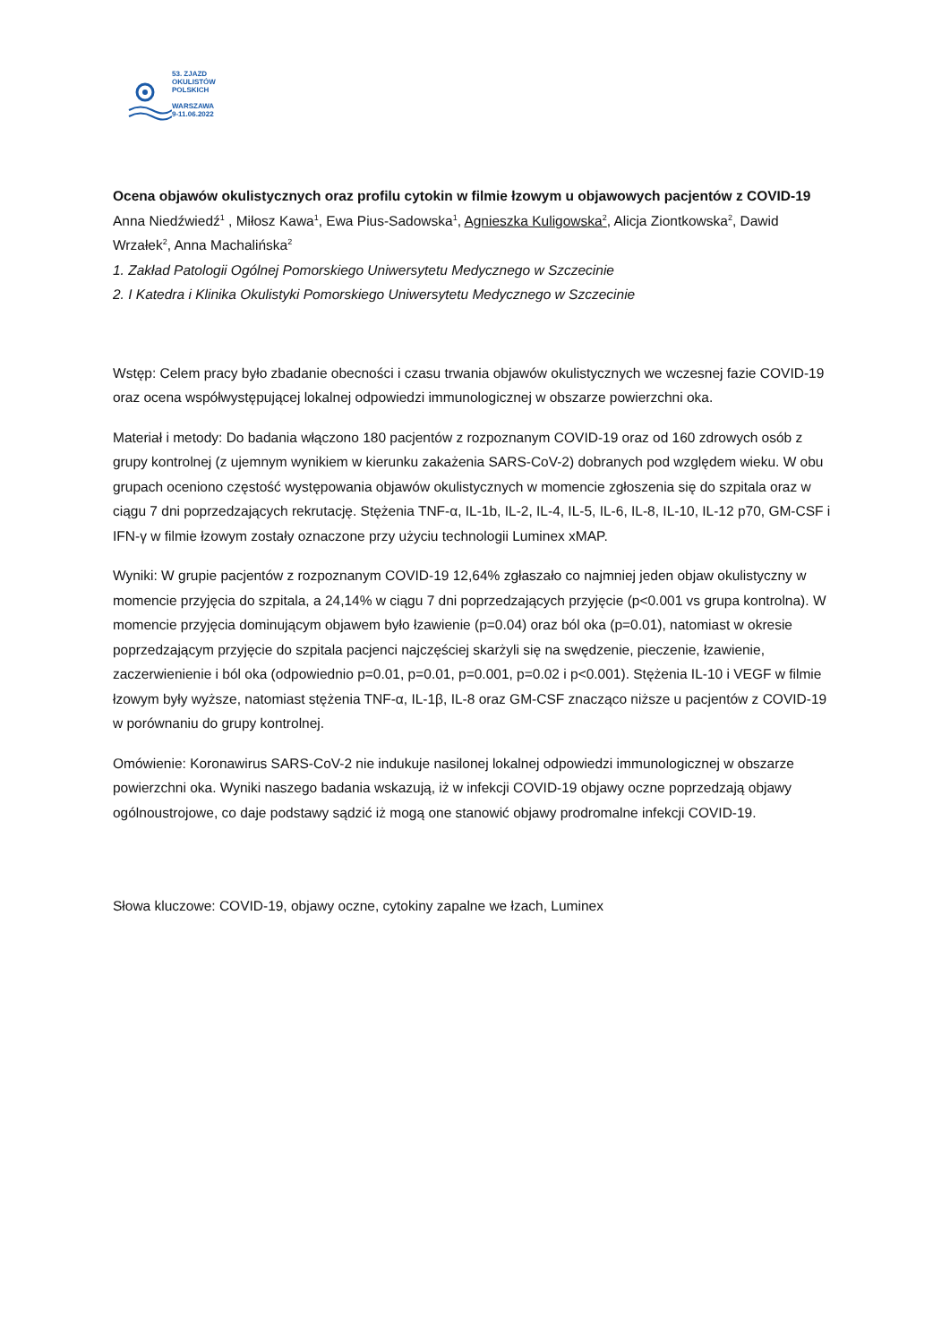53. ZJAZD
OKULISTÓW
POLSKICH
WARSZAWA
9-11.06.2022
Ocena objawów okulistycznych oraz profilu cytokin w filmie łzowym u objawowych pacjentów z COVID-19
Anna Niedźwiedź<sup>1</sup> , Miłosz Kawa<sup>1</sup>, Ewa Pius-Sadowska<sup>1</sup>, Agnieszka Kuligowska<sup>2</sup>, Alicja Ziontkowska<sup>2</sup>, Dawid Wrzałek<sup>2</sup>, Anna Machalińska<sup>2</sup>
1. Zakład Patologii Ogólnej Pomorskiego Uniwersytetu Medycznego w Szczecinie
2. I Katedra i Klinika Okulistyki Pomorskiego Uniwersytetu Medycznego w Szczecinie
Wstęp: Celem pracy było zbadanie obecności i czasu trwania objawów okulistycznych we wczesnej fazie COVID-19 oraz ocena współwystępującej lokalnej odpowiedzi immunologicznej w obszarze powierzchni oka.
Materiał i metody: Do badania włączono 180 pacjentów z rozpoznanym COVID-19 oraz od 160 zdrowych osób z grupy kontrolnej (z ujemnym wynikiem w kierunku zakażenia SARS-CoV-2) dobranych pod względem wieku. W obu grupach oceniono częstość występowania objawów okulistycznych w momencie zgłoszenia się do szpitala oraz w ciągu 7 dni poprzedzających rekrutację. Stężenia TNF-α, IL-1b, IL-2, IL-4, IL-5, IL-6, IL-8, IL-10, IL-12 p70, GM-CSF i IFN-γ w filmie łzowym zostały oznaczone przy użyciu technologii Luminex xMAP.
Wyniki: W grupie pacjentów z rozpoznanym COVID-19 12,64% zgłaszało co najmniej jeden objaw okulistyczny w momencie przyjęcia do szpitala, a 24,14% w ciągu 7 dni poprzedzających przyjęcie (p<0.001 vs grupa kontrolna). W momencie przyjęcia dominującym objawem było łzawienie (p=0.04) oraz ból oka (p=0.01), natomiast w okresie poprzedzającym przyjęcie do szpitala pacjenci najczęściej skarżyli się na swędzenie, pieczenie, łzawienie, zaczerwienienie i ból oka (odpowiednio p=0.01, p=0.01, p=0.001, p=0.02 i p<0.001). Stężenia IL-10 i VEGF w filmie łzowym były wyższe, natomiast stężenia TNF-α, IL-1β, IL-8 oraz GM-CSF znacząco niższe u pacjentów z COVID-19 w porównaniu do grupy kontrolnej.
Omówienie: Koronawirus SARS-CoV-2 nie indukuje nasilonej lokalnej odpowiedzi immunologicznej w obszarze powierzchni oka. Wyniki naszego badania wskazują, iż w infekcji COVID-19 objawy oczne poprzedzają objawy ogólnoustrojowe, co daje podstawy sądzić iż mogą one stanowić objawy prodromalne infekcji COVID-19.
Słowa kluczowe: COVID-19, objawy oczne, cytokiny zapalne we łzach, Luminex